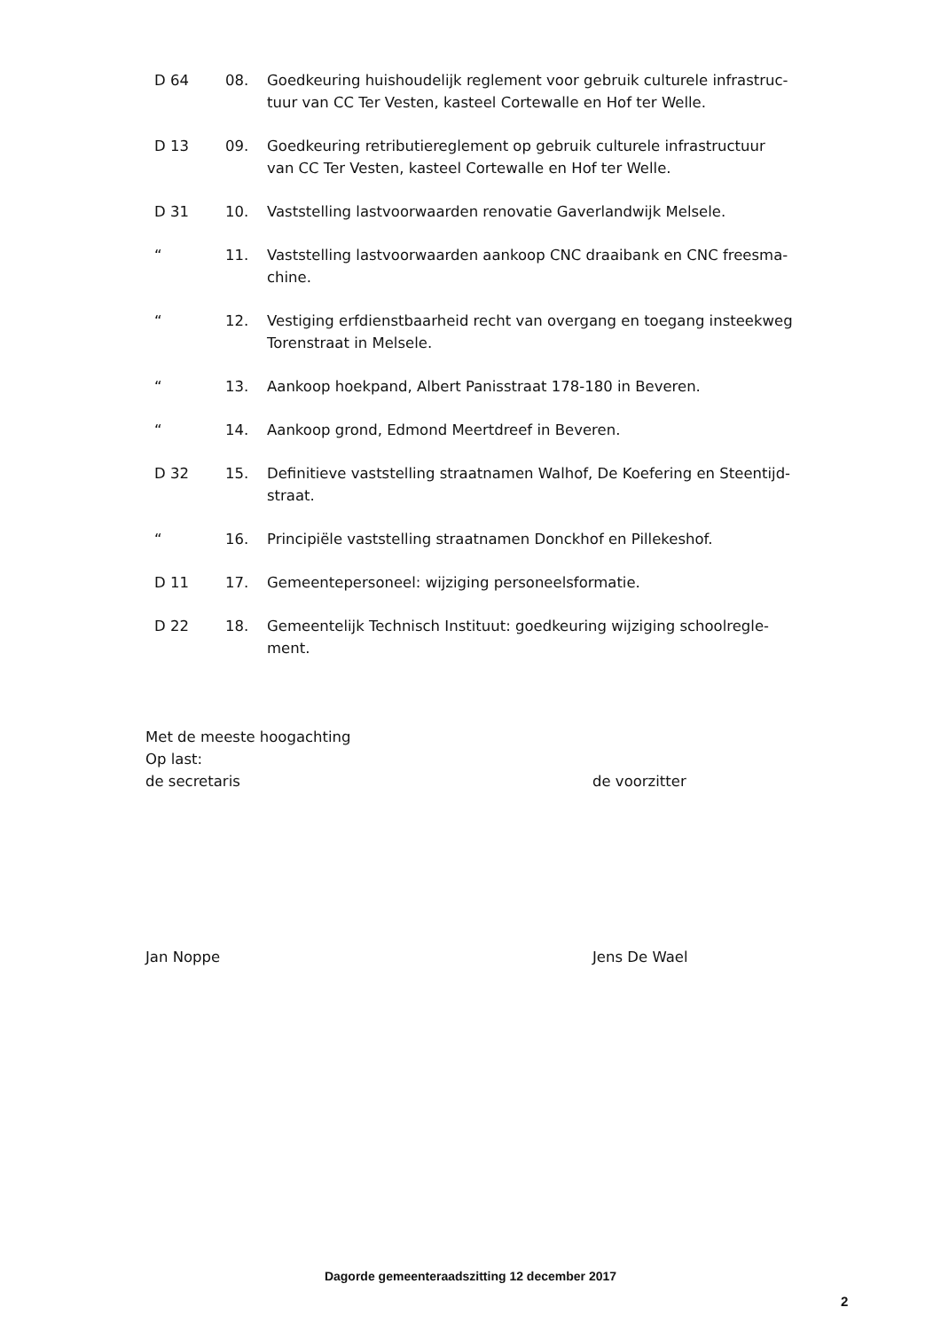D 64 08. Goedkeuring huishoudelijk reglement voor gebruik culturele infrastruc-tuur van CC Ter Vesten, kasteel Cortewalle en Hof ter Welle.
D 13 09. Goedkeuring retributiereglement op gebruik culturele infrastructuur van CC Ter Vesten, kasteel Cortewalle en Hof ter Welle.
D 31 10. Vaststelling lastvoorwaarden renovatie Gaverlandwijk Melsele.
“ 11. Vaststelling lastvoorwaarden aankoop CNC draaibank en CNC freesma-chine.
“ 12. Vestiging erfdienstbaarheid recht van overgang en toegang insteekweg Torenstraat in Melsele.
“ 13. Aankoop hoekpand, Albert Panisstraat 178-180 in Beveren.
“ 14. Aankoop grond, Edmond Meertdreef in Beveren.
D 32 15. Definitieve vaststelling straatnamen Walhof, De Koefering en Steentijd-straat.
“ 16. Principiële vaststelling straatnamen Donckhof en Pillekeshof.
D 11 17. Gemeentepersoneel: wijziging personeelsformatie.
D 22 18. Gemeentelijk Technisch Instituut: goedkeuring wijziging schoolregle-ment.
Met de meeste hoogachting
Op last:
de secretaris de voorzitter
Jan Noppe Jens De Wael
Dagorde gemeenteraadszitting 12 december 2017
2